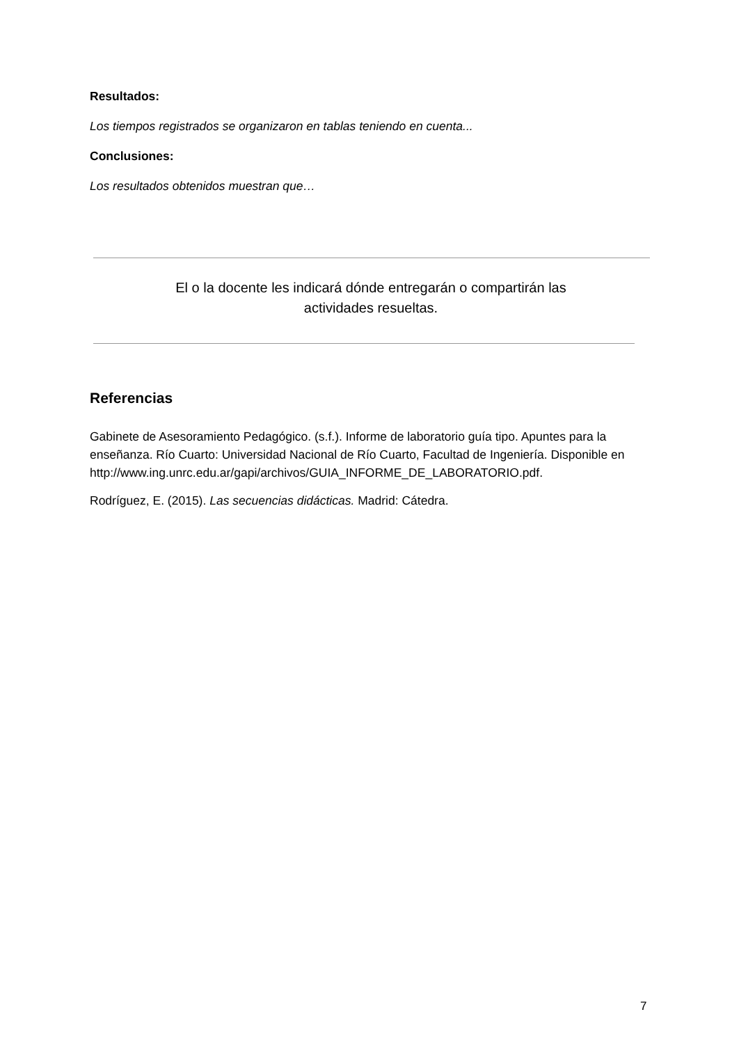Resultados:
Los tiempos registrados se organizaron en tablas teniendo en cuenta...
Conclusiones:
Los resultados obtenidos muestran que…
El o la docente les indicará dónde entregarán o compartirán las
actividades resueltas.
Referencias
Gabinete de Asesoramiento Pedagógico. (s.f.). Informe de laboratorio guía tipo. Apuntes para la enseñanza. Río Cuarto: Universidad Nacional de Río Cuarto, Facultad de Ingeniería. Disponible en
http://www.ing.unrc.edu.ar/gapi/archivos/GUIA_INFORME_DE_LABORATORIO.pdf.
Rodríguez, E. (2015). Las secuencias didácticas. Madrid: Cátedra.
7